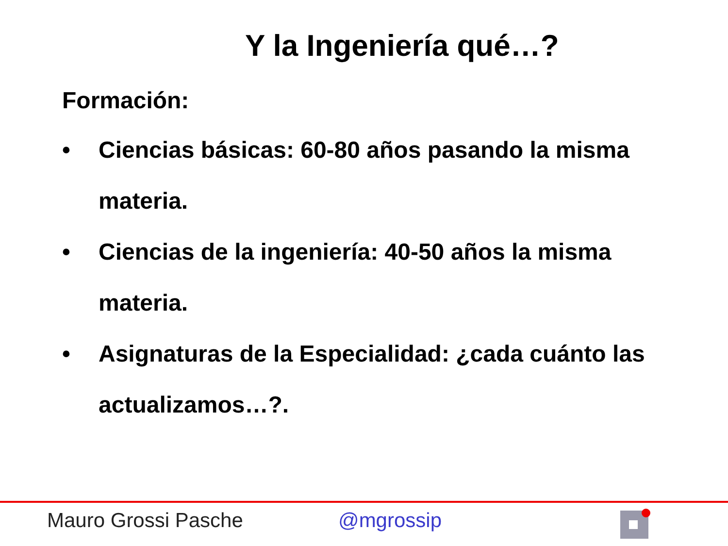Y la Ingeniería qué…?
Formación:
• Ciencias básicas: 60-80 años pasando la misma materia.
• Ciencias de la ingeniería: 40-50 años la misma materia.
• Asignaturas de la Especialidad: ¿cada cuánto las actualizamos…?.
Mauro Grossi Pasche @mgrossip